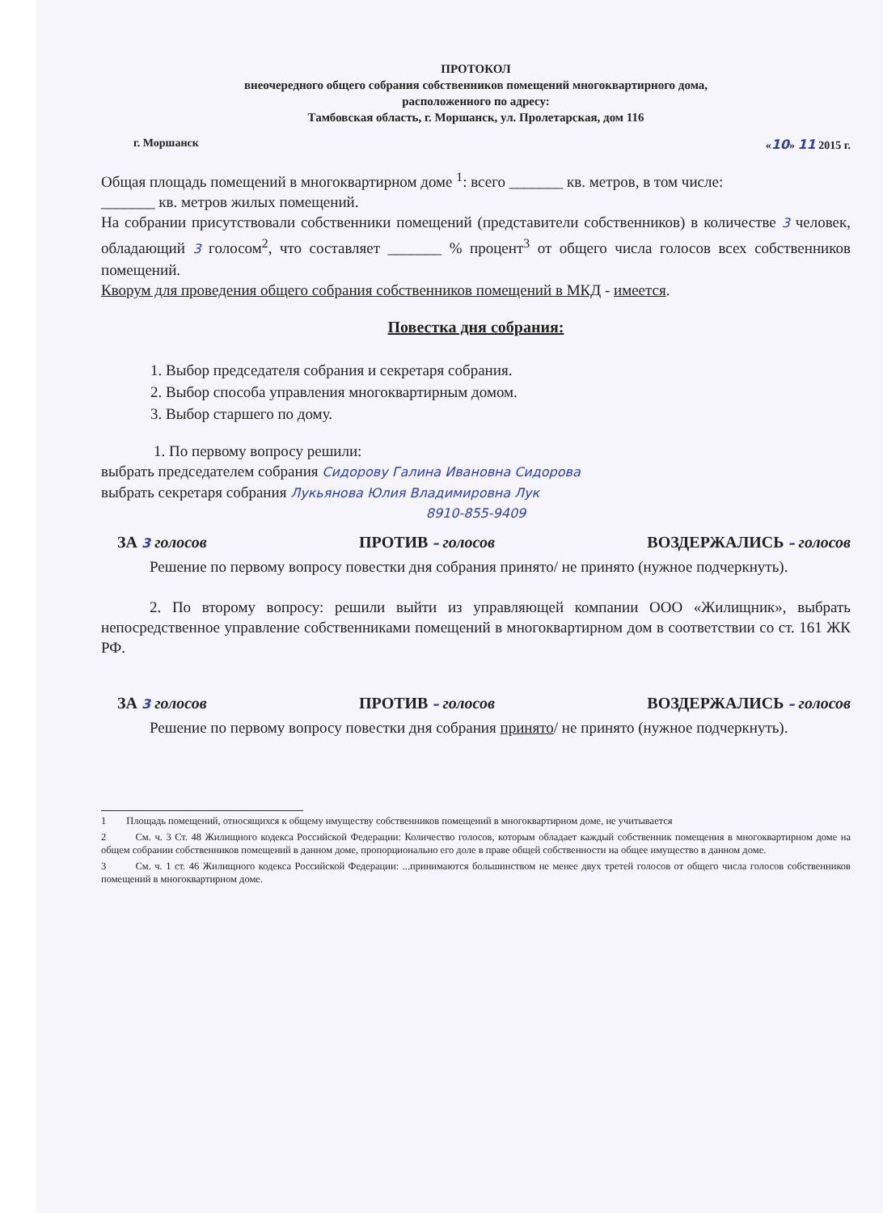ПРОТОКОЛ
внеочередного общего собрания собственников помещений многоквартирного дома,
расположенного по адресу:
Тамбовская область, г. Моршанск, ул. Пролетарская, дом 116
г. Моршанск «10» 11 2015 г.
Общая площадь помещений в многоквартирном доме <sup>1</sup>: всего _______ кв. метров, в том числе:
_______ кв. метров жилых помещений.
На собрании присутствовали собственники помещений (представители собственников) в количестве 3 человек, обладающий 3 голосом<sup>2</sup>, что составляет _______ % процент<sup>3</sup> от общего числа голосов всех собственников помещений.
Кворум для проведения общего собрания собственников помещений в МКД - имеется.
Повестка дня собрания:
1. Выбор председателя собрания и секретаря собрания.
2. Выбор способа управления многоквартирным домом.
3. Выбор старшего по дому.
1. По первому вопросу решили:
выбрать председателем собрания Сидорову Галина Ивановна Сидорова
выбрать секретаря собрания Лукьянова Юлия Владимировна Лук
8910-855-9409
ЗА 3 голосов ПРОТИВ – голосов ВОЗДЕРЖАЛИСЬ – голосов
Решение по первому вопросу повестки дня собрания принято/ не принято (нужное подчеркнуть).
2. По второму вопросу: решили выйти из управляющей компании ООО «Жилищник», выбрать непосредственное управление собственниками помещений в многоквартирном дом в соответствии со ст. 161 ЖК РФ.
ЗА 3 голосов ПРОТИВ – голосов ВОЗДЕРЖАЛИСЬ – голосов
Решение по первому вопросу повестки дня собрания принято/ не принято (нужное подчеркнуть).
1 Площадь помещений, относящихся к общему имуществу собственников помещений в многоквартирном доме, не учитывается
2 См. ч. 3 Ст. 48 Жилищного кодекса Российской Федерации: Количество голосов, которым обладает каждый собственник помещения в многоквартирном доме на общем собрании собственников помещений в данном доме, пропорционально его доле в праве общей собственности на общее имущество в данном доме.
3 См. ч. 1 ст. 46 Жилищного кодекса Российской Федерации: ...принимаются большинством не менее двух третей голосов от общего числа голосов собственников помещений в многоквартирном доме.